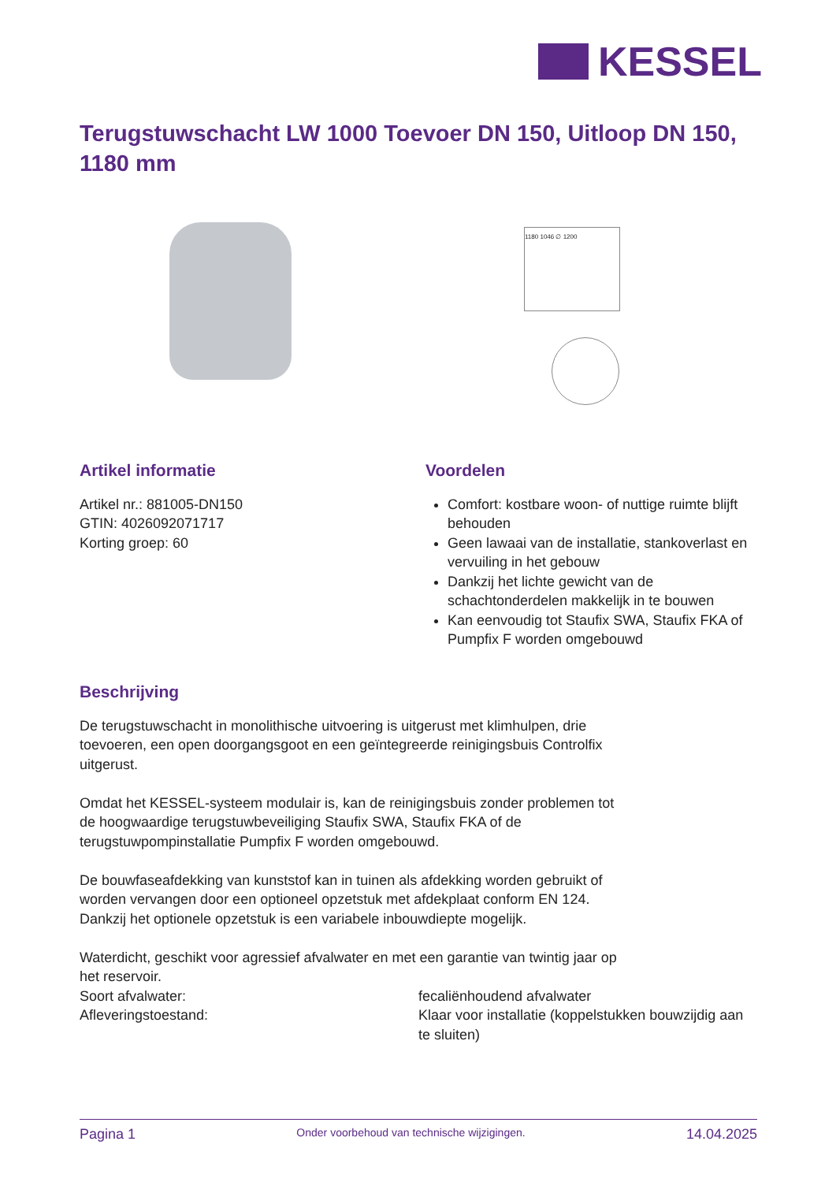KESSEL
Terugstuwschacht LW 1000 Toevoer DN 150, Uitloop DN 150, 1180 mm
1180 1046 ∅ 1200
Artikel informatie
Artikel nr.: 881005-DN150
GTIN: 4026092071717
Korting groep: 60
Voordelen
Comfort: kostbare woon- of nuttige ruimte blijft behouden
Geen lawaai van de installatie, stankoverlast en vervuiling in het gebouw
Dankzij het lichte gewicht van de schachtonderdelen makkelijk in te bouwen
Kan eenvoudig tot Staufix SWA, Staufix FKA of Pumpfix F worden omgebouwd
Beschrijving
De terugstuwschacht in monolithische uitvoering is uitgerust met klimhulpen, drie toevoeren, een open doorgangsgoot en een geïntegreerde reinigingsbuis Controlfix uitgerust.
Omdat het KESSEL-systeem modulair is, kan de reinigingsbuis zonder problemen tot de hoogwaardige terugstuwbeveiliging Staufix SWA, Staufix FKA of de terugstuwpompinstallatie Pumpfix F worden omgebouwd.
De bouwfaseafdekking van kunststof kan in tuinen als afdekking worden gebruikt of worden vervangen door een optioneel opzetstuk met afdekplaat conform EN 124. Dankzij het optionele opzetstuk is een variabele inbouwdiepte mogelijk.
Waterdicht, geschikt voor agressief afvalwater en met een garantie van twintig jaar op het reservoir.
Soort afvalwater: fecaliënhoudend afvalwater
Afleveringstoestand: Klaar voor installatie (koppelstukken bouwzijdig aan te sluiten)
Pagina 1 Onder voorbehoud van technische wijzigingen. 14.04.2025